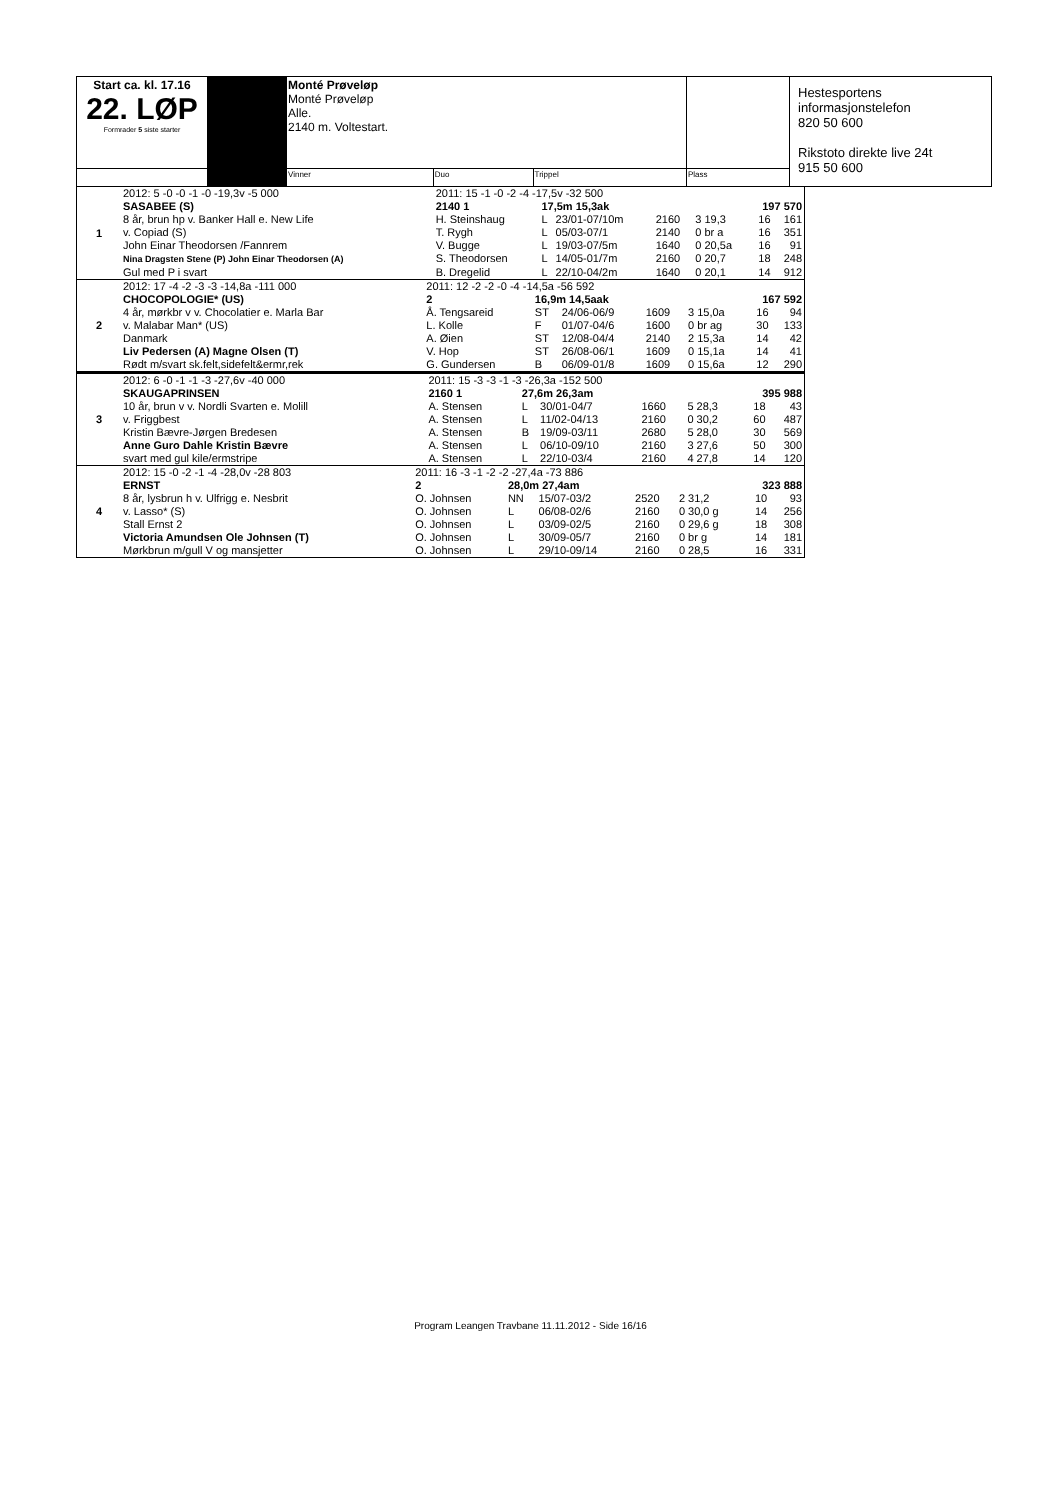| Start ca. kl. 17.16 22. LØP Formrader 5 siste starter | | Monté Prøveløp Monté Prøveløp Alle. 2140 m. Voltestart. | | | | Hestesportens informasjonstelefon 820 50 600 Rikstoto direkte live 24t 915 50 600 |
| | | Vinner | Duo | Trippel | Plass | |
| 1 | 2012: 5 -0 -0 -1 -0 -19,3v -5 000 | 2011: 15 -1 -0 -2 -4 -17,5v -32 500 | | | | | | |
| | SASABEE (S) | 2140 1 | 17,5m 15,3ak | | | 197 570 | | |
| | 8 år, brun hp v. Banker Hall e. New Life | H. Steinshaug | L | 23/01-07/10m | 2160 | 3 19,3 | 16 | 161 |
| | v. Copiad (S) | T. Rygh | L | 05/03-07/1 | 2140 | 0 br a | 16 | 351 |
| | John Einar Theodorsen /Fannrem | V. Bugge | L | 19/03-07/5m | 1640 | 0 20,5a | 16 | 91 |
| | Nina Dragsten Stene (P) John Einar Theodorsen (A) | S. Theodorsen | L | 14/05-01/7m | 2160 | 0 20,7 | 18 | 248 |
| | Gul med P i svart | B. Dregelid | L | 22/10-04/2m | 1640 | 0 20,1 | 14 | 912 |
| 2 | 2012: 17 -4 -2 -3 -3 -14,8a -111 000 | 2011: 12 -2 -2 -0 -4 -14,5a -56 592 | | | | | | |
| | CHOCOPOLOGIE* (US) | 2 | 16,9m 14,5aak | | | 167 592 | | |
| | 4 år, mørkbr v v. Chocolatier e. Marla Bar | Å. Tengsareid | ST | 24/06-06/9 | 1609 | 3 15,0a | 16 | 94 |
| | v. Malabar Man* (US) | L. Kolle | F | 01/07-04/6 | 1600 | 0 br ag | 30 | 133 |
| | Danmark | A. Øien | ST | 12/08-04/4 | 2140 | 2 15,3a | 14 | 42 |
| | Liv Pedersen (A) Magne Olsen (T) | V. Hop | ST | 26/08-06/1 | 1609 | 0 15,1a | 14 | 41 |
| | Rødt m/svart sk.felt,sidefelt&ermr,rek | G. Gundersen | B | 06/09-01/8 | 1609 | 0 15,6a | 12 | 290 |
| 3 | 2012: 6 -0 -1 -1 -3 -27,6v -40 000 | 2011: 15 -3 -3 -1 -3 -26,3a -152 500 | | | | | | |
| | SKAUGAPRINSEN | 2160 1 | 27,6m 26,3am | | | 395 988 | | |
| | 10 år, brun v v. Nordli Svarten e. Molill | A. Stensen | L | 30/01-04/7 | 1660 | 5 28,3 | 18 | 43 |
| | v. Friggbest | A. Stensen | L | 11/02-04/13 | 2160 | 0 30,2 | 60 | 487 |
| | Kristin Bævre-Jørgen Bredesen | A. Stensen | B | 19/09-03/11 | 2680 | 5 28,0 | 30 | 569 |
| | Anne Guro Dahle Kristin Bævre | A. Stensen | L | 06/10-09/10 | 2160 | 3 27,6 | 50 | 300 |
| | svart med gul kile/ermstripe | A. Stensen | L | 22/10-03/4 | 2160 | 4 27,8 | 14 | 120 |
| 4 | 2012: 15 -0 -2 -1 -4 -28,0v -28 803 | 2011: 16 -3 -1 -2 -2 -27,4a -73 886 | | | | | | |
| | ERNST | 2 | 28,0m 27,4am | | | 323 888 | | |
| | 8 år, lysbrun h v. Ulfrigg e. Nesbrit | O. Johnsen | NN | 15/07-03/2 | 2520 | 2 31,2 | 10 | 93 |
| | v. Lasso* (S) | O. Johnsen | L | 06/08-02/6 | 2160 | 0 30,0 g | 14 | 256 |
| | Stall Ernst 2 | O. Johnsen | L | 03/09-02/5 | 2160 | 0 29,6 g | 18 | 308 |
| | Victoria Amundsen Ole Johnsen (T) | O. Johnsen | L | 30/09-05/7 | 2160 | 0 br g | 14 | 181 |
| | Mørkbrun m/gull V og mansjetter | O. Johnsen | L | 29/10-09/14 | 2160 | 0 28,5 | 16 | 331 |
Program Leangen Travbane 11.11.2012 - Side 16/16